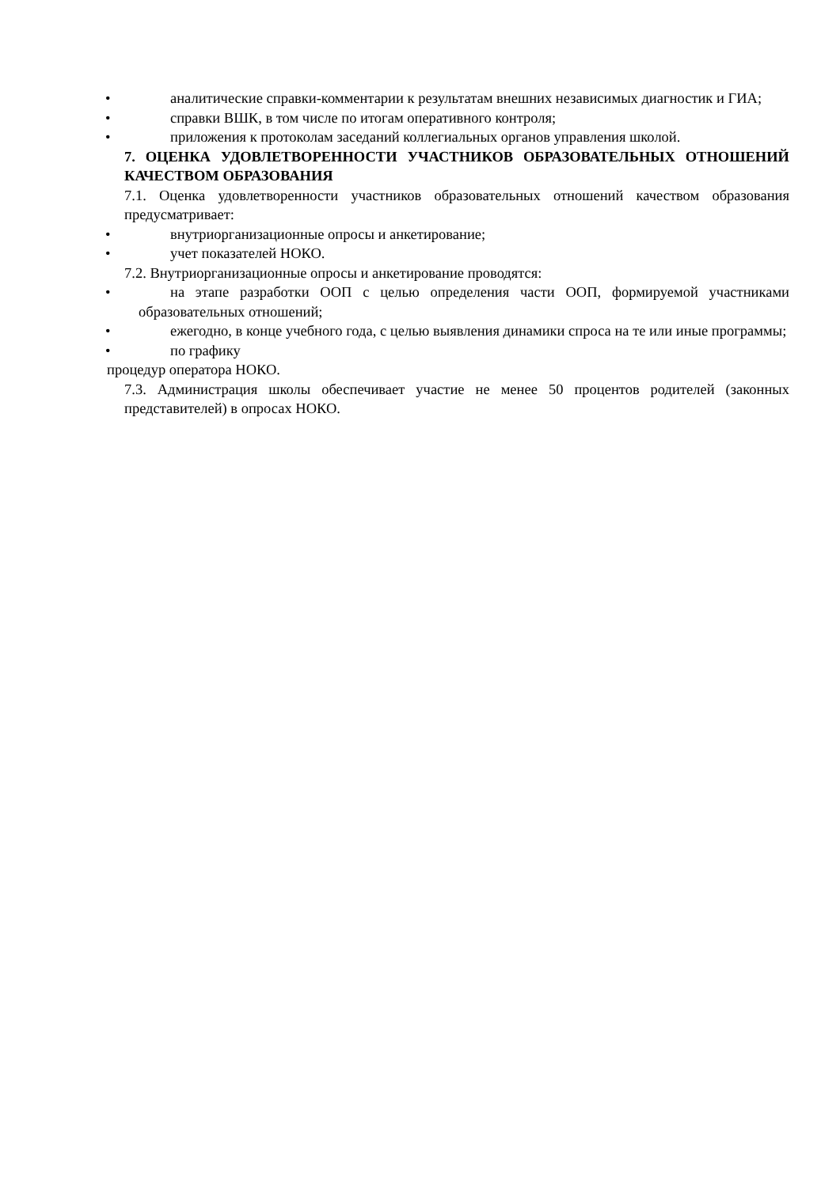•
аналитические справки-комментарии к результатам внешних независимых диагностик и ГИА;
•
справки ВШК, в том числе по итогам оперативного контроля;
•
приложения к протоколам заседаний коллегиальных органов управления школой.
7. ОЦЕНКА УДОВЛЕТВОРЕННОСТИ УЧАСТНИКОВ ОБРАЗОВАТЕЛЬНЫХ ОТНОШЕНИЙ КАЧЕСТВОМ ОБРАЗОВАНИЯ
7.1. Оценка удовлетворенности участников образовательных отношений качеством образования предусматривает:
•
внутриорганизационные опросы и анкетирование;
•
учет показателей НОКО.
7.2. Внутриорганизационные опросы и анкетирование проводятся:
•
на этапе разработки ООП с целью определения части ООП, формируемой участниками образовательных отношений;
•
ежегодно, в конце учебного года, с целью выявления динамики спроса на те или иные программы;
•
по графику
процедур оператора НОКО.
7.3. Администрация школы обеспечивает участие не менее 50 процентов родителей (законных представителей) в опросах НОКО.